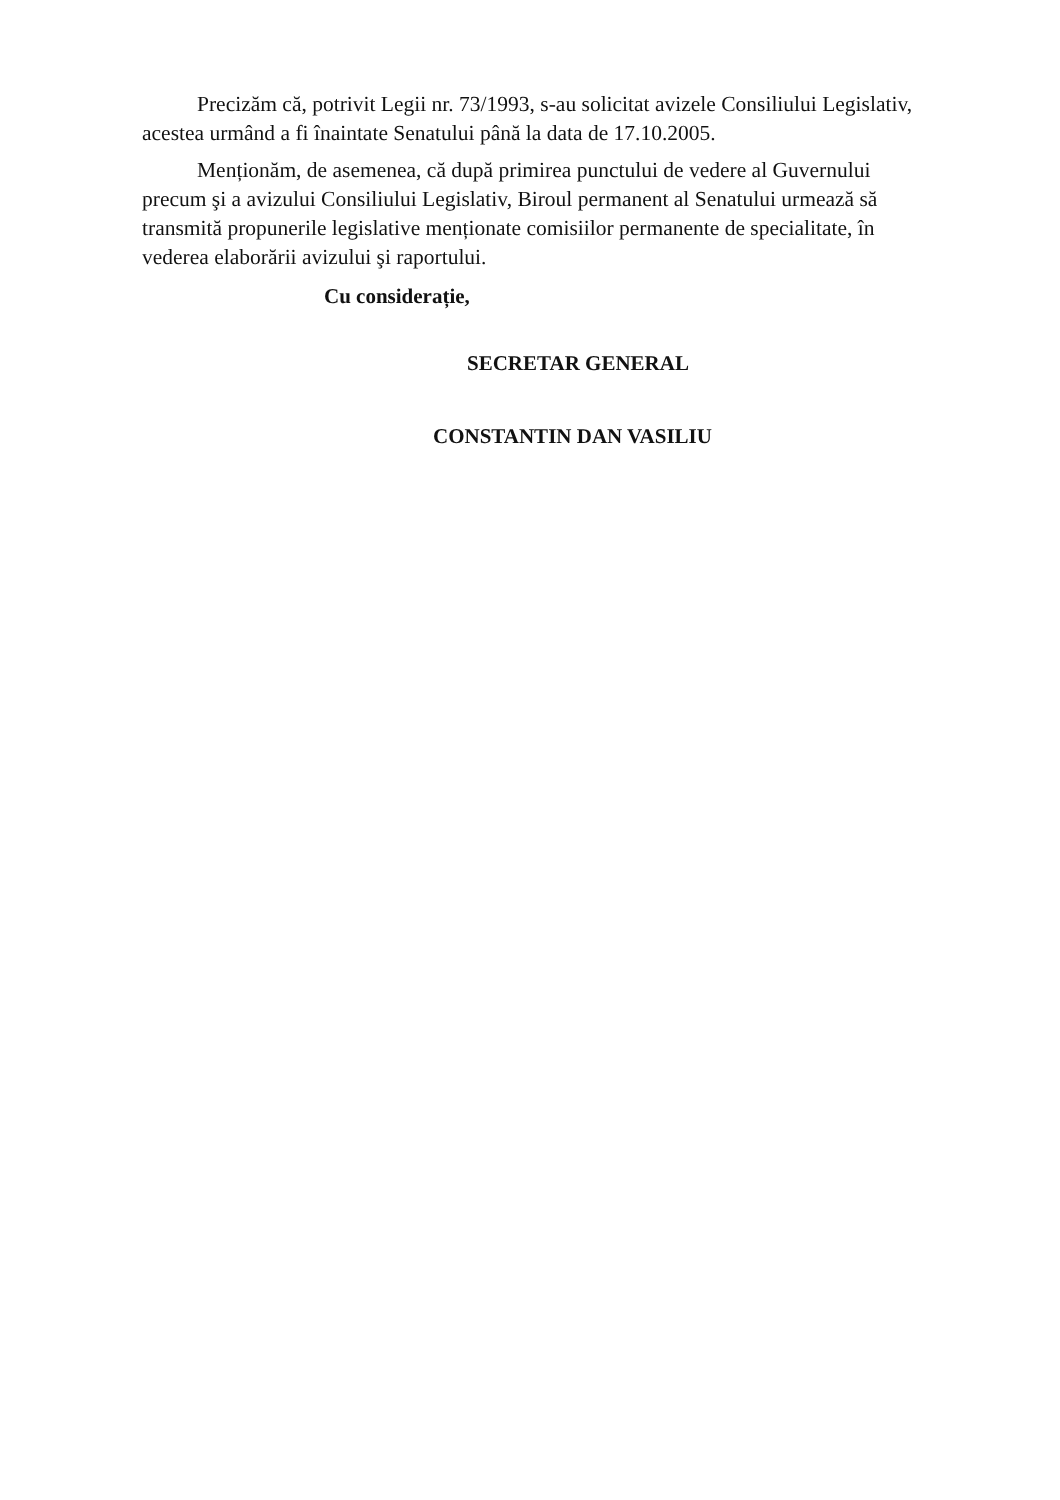Precizăm că, potrivit Legii nr. 73/1993, s-au solicitat avizele Consiliului Legislativ, acestea urmând a fi înaintate Senatului până la data de 17.10.2005.
Menționăm, de asemenea, că după primirea punctului de vedere al Guvernului precum şi a avizului Consiliului Legislativ, Biroul permanent al Senatului urmează să transmită propunerile legislative menționate comisiilor permanente de specialitate, în vederea elaborării avizului şi raportului.
Cu considerație,
SECRETAR GENERAL
CONSTANTIN DAN VASILIU